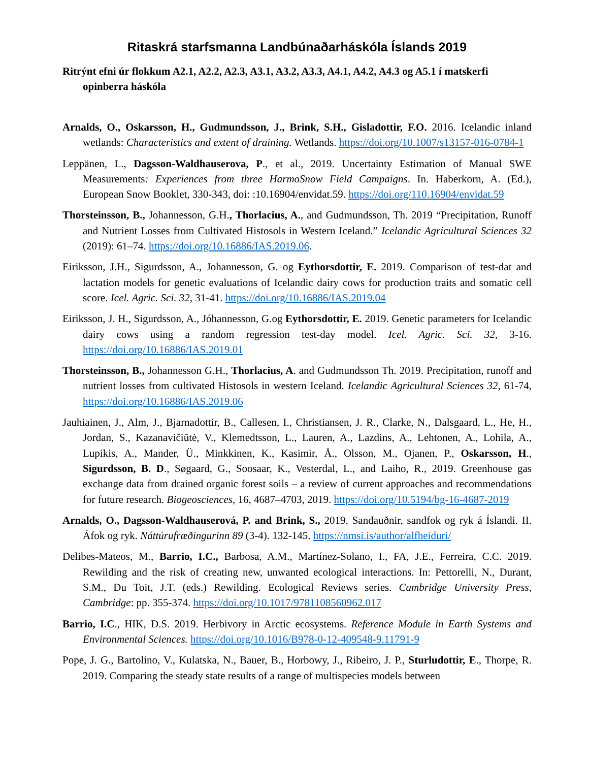Ritaskrá starfsmanna Landbúnaðarháskóla Íslands 2019
Ritrýnt efni úr flokkum A2.1, A2.2, A2.3, A3.1, A3.2, A3.3, A4.1, A4.2, A4.3 og A5.1 í matskerfi opinberra háskóla
Arnalds, O., Oskarsson, H., Gudmundsson, J., Brink, S.H., Gisladottir, F.O. 2016. Icelandic inland wetlands: Characteristics and extent of draining. Wetlands. https://doi.org/10.1007/s13157-016-0784-1
Leppänen, L., Dagsson-Waldhauserova, P., et al., 2019. Uncertainty Estimation of Manual SWE Measurements: Experiences from three HarmoSnow Field Campaigns. In. Haberkorn, A. (Ed.), European Snow Booklet, 330-343, doi: :10.16904/envidat.59. https://doi.org/110.16904/envidat.59
Thorsteinsson, B., Johannesson, G.H., Thorlacius, A., and Gudmundsson, Th. 2019 “Precipitation, Runoff and Nutrient Losses from Cultivated Histosols in Western Iceland.” Icelandic Agricultural Sciences 32 (2019): 61–74. https://doi.org/10.16886/IAS.2019.06.
Eiriksson, J.H., Sigurdsson, A., Johannesson, G. og Eythorsdottir, E. 2019. Comparison of test-dat and lactation models for genetic evaluations of Icelandic dairy cows for production traits and somatic cell score. Icel. Agric. Sci. 32, 31-41. https://doi.org/10.16886/IAS.2019.04
Eiriksson, J. H., Sigurdsson, A., Jóhannesson, G.og Eythorsdottir, E. 2019. Genetic parameters for Icelandic dairy cows using a random regression test-day model. Icel. Agric. Sci. 32, 3-16. https://doi.org/10.16886/IAS.2019.01
Thorsteinsson, B., Johannesson G.H., Thorlacius, A. and Gudmundsson Th. 2019. Precipitation, runoff and nutrient losses from cultivated Histosols in western Iceland. Icelandic Agricultural Sciences 32, 61-74, https://doi.org/10.16886/IAS.2019.06
Jauhiainen, J., Alm, J., Bjarnadottir, B., Callesen, I., Christiansen, J. R., Clarke, N., Dalsgaard, L., He, H., Jordan, S., Kazanavičiūtė, V., Klemedtsson, L., Lauren, A., Lazdins, A., Lehtonen, A., Lohila, A., Lupikis, A., Mander, Ü., Minkkinen, K., Kasimir, Å., Olsson, M., Ojanen, P., Oskarsson, H., Sigurdsson, B. D., Søgaard, G., Soosaar, K., Vesterdal, L., and Laiho, R., 2019. Greenhouse gas exchange data from drained organic forest soils – a review of current approaches and recommendations for future research. Biogeosciences, 16, 4687–4703, 2019. https://doi.org/10.5194/bg-16-4687-2019
Arnalds, O., Dagsson-Waldhauserová, P. and Brink, S., 2019. Sandauðnir, sandfok og ryk á Íslandi. II. Áfok og ryk. Náttúrufræðingurinn 89 (3-4). 132-145. https://nmsi.is/author/alfheiduri/
Delibes-Mateos, M., Barrio, I.C., Barbosa, A.M., Martínez-Solano, I., FA, J.E., Ferreira, C.C. 2019. Rewilding and the risk of creating new, unwanted ecological interactions. In: Pettorelli, N., Durant, S.M., Du Toit, J.T. (eds.) Rewilding. Ecological Reviews series. Cambridge University Press, Cambridge: pp. 355-374. https://doi.org/10.1017/9781108560962.017
Barrio, I.C., HIK, D.S. 2019. Herbivory in Arctic ecosystems. Reference Module in Earth Systems and Environmental Sciences. https://doi.org/10.1016/B978-0-12-409548-9.11791-9
Pope, J. G., Bartolino, V., Kulatska, N., Bauer, B., Horbowy, J., Ribeiro, J. P., Sturludottir, E., Thorpe, R. 2019. Comparing the steady state results of a range of multispecies models between